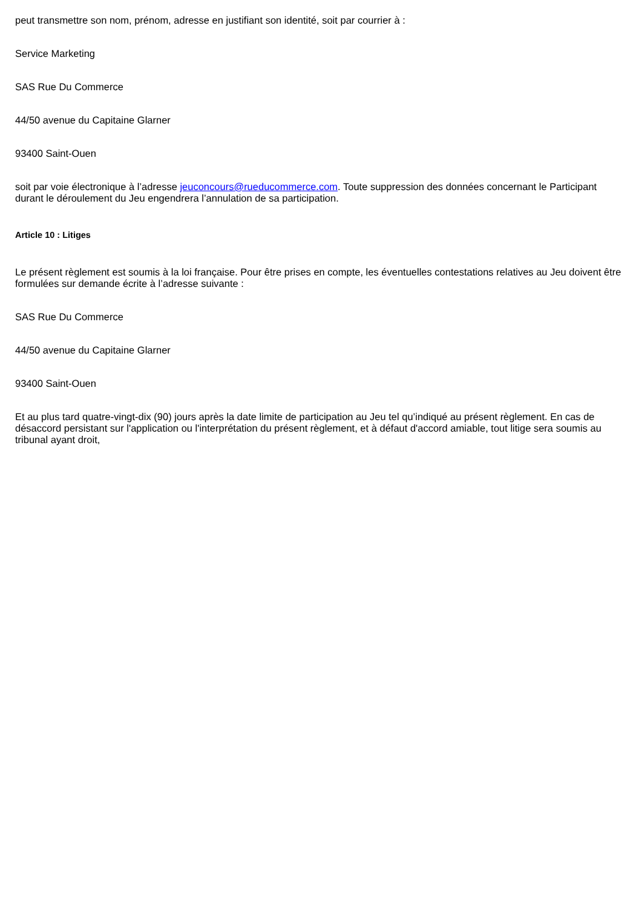peut transmettre son nom, prénom, adresse en justifiant son identité, soit par courrier à :
Service Marketing
SAS Rue Du Commerce
44/50 avenue du Capitaine Glarner
93400 Saint-Ouen
soit par voie électronique à l’adresse jeuconcours@rueducommerce.com. Toute suppression des données concernant le Participant durant le déroulement du Jeu engendrera l’annulation de sa participation.
Article 10 : Litiges
Le présent règlement est soumis à la loi française. Pour être prises en compte, les éventuelles contestations relatives au Jeu doivent être formulées sur demande écrite à l’adresse suivante :
SAS Rue Du Commerce
44/50 avenue du Capitaine Glarner
93400 Saint-Ouen
Et au plus tard quatre-vingt-dix (90) jours après la date limite de participation au Jeu tel qu’indiqué au présent règlement. En cas de désaccord persistant sur l'application ou l'interprétation du présent règlement, et à défaut d'accord amiable, tout litige sera soumis au tribunal ayant droit,